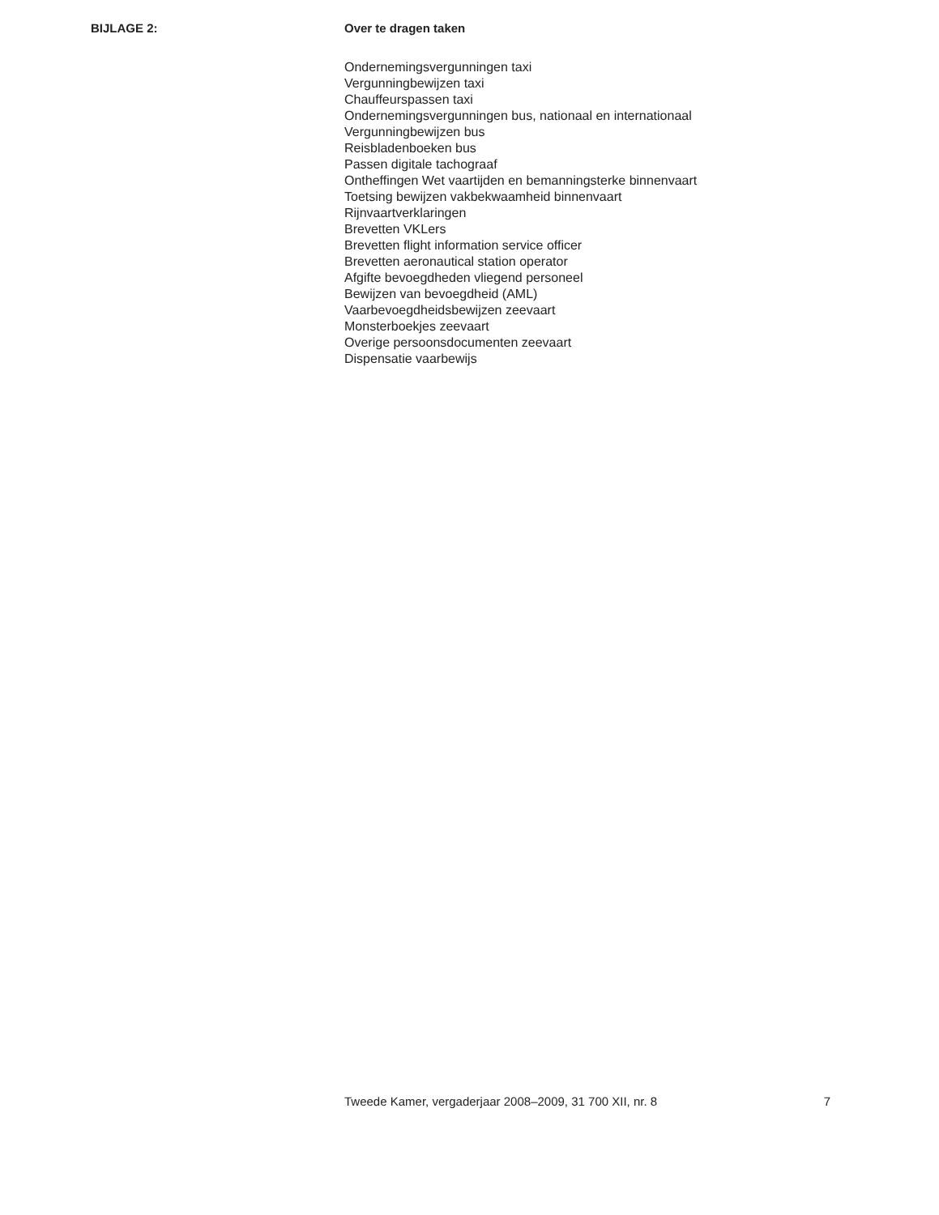BIJLAGE 2: Over te dragen taken
Ondernemingsvergunningen taxi
Vergunningbewijzen taxi
Chauffeurspassen taxi
Ondernemingsvergunningen bus, nationaal en internationaal
Vergunningbewijzen bus
Reisbladenboeken bus
Passen digitale tachograaf
Ontheffingen Wet vaartijden en bemanningsterke binnenvaart
Toetsing bewijzen vakbekwaamheid binnenvaart
Rijnvaartverklaringen
Brevetten VKLers
Brevetten flight information service officer
Brevetten aeronautical station operator
Afgifte bevoegdheden vliegend personeel
Bewijzen van bevoegdheid (AML)
Vaarbevoegdheidsbewijzen zeevaart
Monsterboekjes zeevaart
Overige persoonsdocumenten zeevaart
Dispensatie vaarbewijs
Tweede Kamer, vergaderjaar 2008–2009, 31 700 XII, nr. 8 7